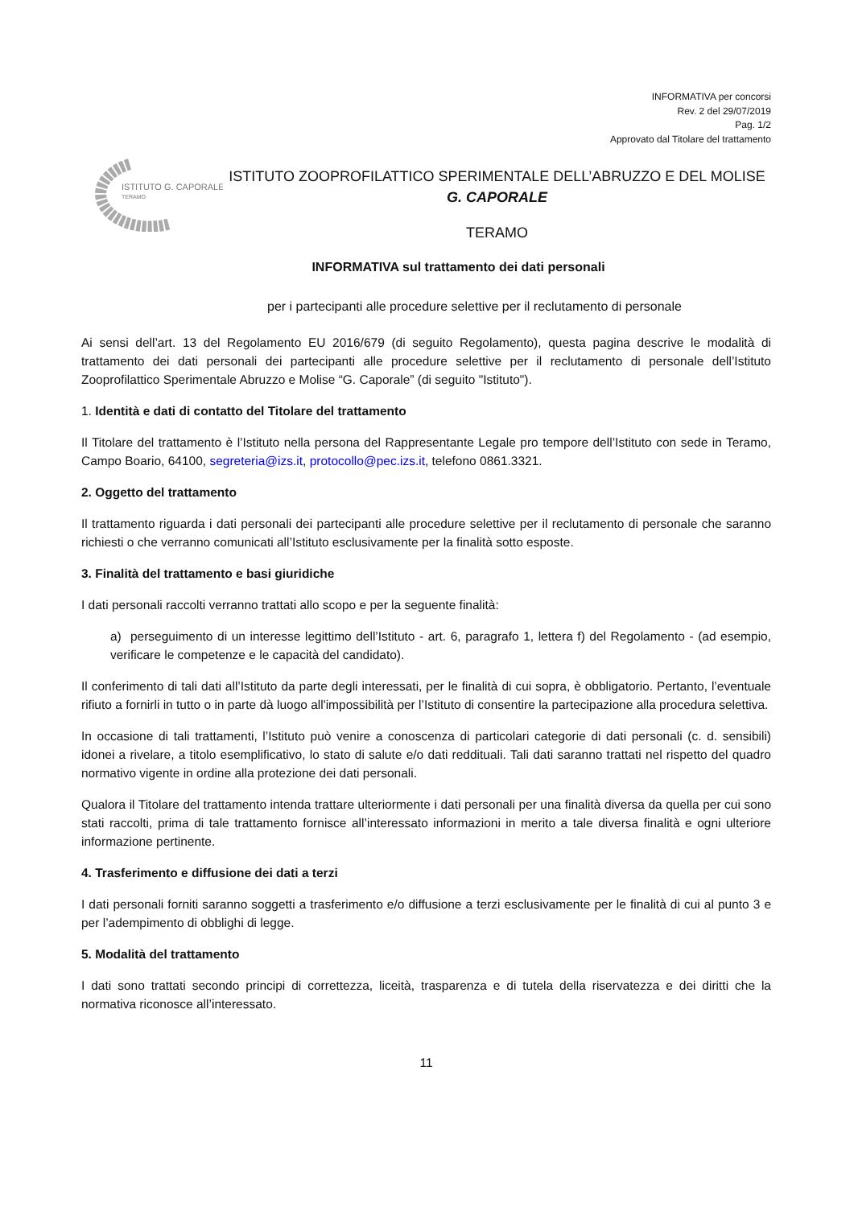INFORMATIVA per concorsi
Rev. 2 del 29/07/2019
Pag. 1/2
Approvato dal Titolare del trattamento
ISTITUTO G. CAPORALE
TERAMO
ISTITUTO ZOOPROFILATTICO SPERIMENTALE DELL’ABRUZZO E DEL MOLISE
G. CAPORALE
TERAMO
INFORMATIVA sul trattamento dei dati personali
per i partecipanti alle procedure selettive per il reclutamento di personale
Ai sensi dell’art. 13 del Regolamento EU 2016/679 (di seguito Regolamento), questa pagina descrive le modalità di trattamento dei dati personali dei partecipanti alle procedure selettive per il reclutamento di personale dell’Istituto Zooprofilattico Sperimentale Abruzzo e Molise “G. Caporale” (di seguito "Istituto").
1. Identità e dati di contatto del Titolare del trattamento
Il Titolare del trattamento è l’Istituto nella persona del Rappresentante Legale pro tempore dell’Istituto con sede in Teramo, Campo Boario, 64100, segreteria@izs.it, protocollo@pec.izs.it, telefono 0861.3321.
2. Oggetto del trattamento
Il trattamento riguarda i dati personali dei partecipanti alle procedure selettive per il reclutamento di personale che saranno richiesti o che verranno comunicati all’Istituto esclusivamente per la finalità sotto esposte.
3. Finalità del trattamento e basi giuridiche
I dati personali raccolti verranno trattati allo scopo e per la seguente finalità:
a) perseguimento di un interesse legittimo dell’Istituto - art. 6, paragrafo 1, lettera f) del Regolamento - (ad esempio, verificare le competenze e le capacità del candidato).
Il conferimento di tali dati all’Istituto da parte degli interessati, per le finalità di cui sopra, è obbligatorio. Pertanto, l’eventuale rifiuto a fornirli in tutto o in parte dà luogo all'impossibilità per l’Istituto di consentire la partecipazione alla procedura selettiva.
In occasione di tali trattamenti, l’Istituto può venire a conoscenza di particolari categorie di dati personali (c. d. sensibili) idonei a rivelare, a titolo esemplificativo, lo stato di salute e/o dati reddituali. Tali dati saranno trattati nel rispetto del quadro normativo vigente in ordine alla protezione dei dati personali.
Qualora il Titolare del trattamento intenda trattare ulteriormente i dati personali per una finalità diversa da quella per cui sono stati raccolti, prima di tale trattamento fornisce all’interessato informazioni in merito a tale diversa finalità e ogni ulteriore informazione pertinente.
4. Trasferimento e diffusione dei dati a terzi
I dati personali forniti saranno soggetti a trasferimento e/o diffusione a terzi esclusivamente per le finalità di cui al punto 3 e per l’adempimento di obblighi di legge.
5. Modalità del trattamento
I dati sono trattati secondo principi di correttezza, liceità, trasparenza e di tutela della riservatezza e dei diritti che la normativa riconosce all’interessato.
11